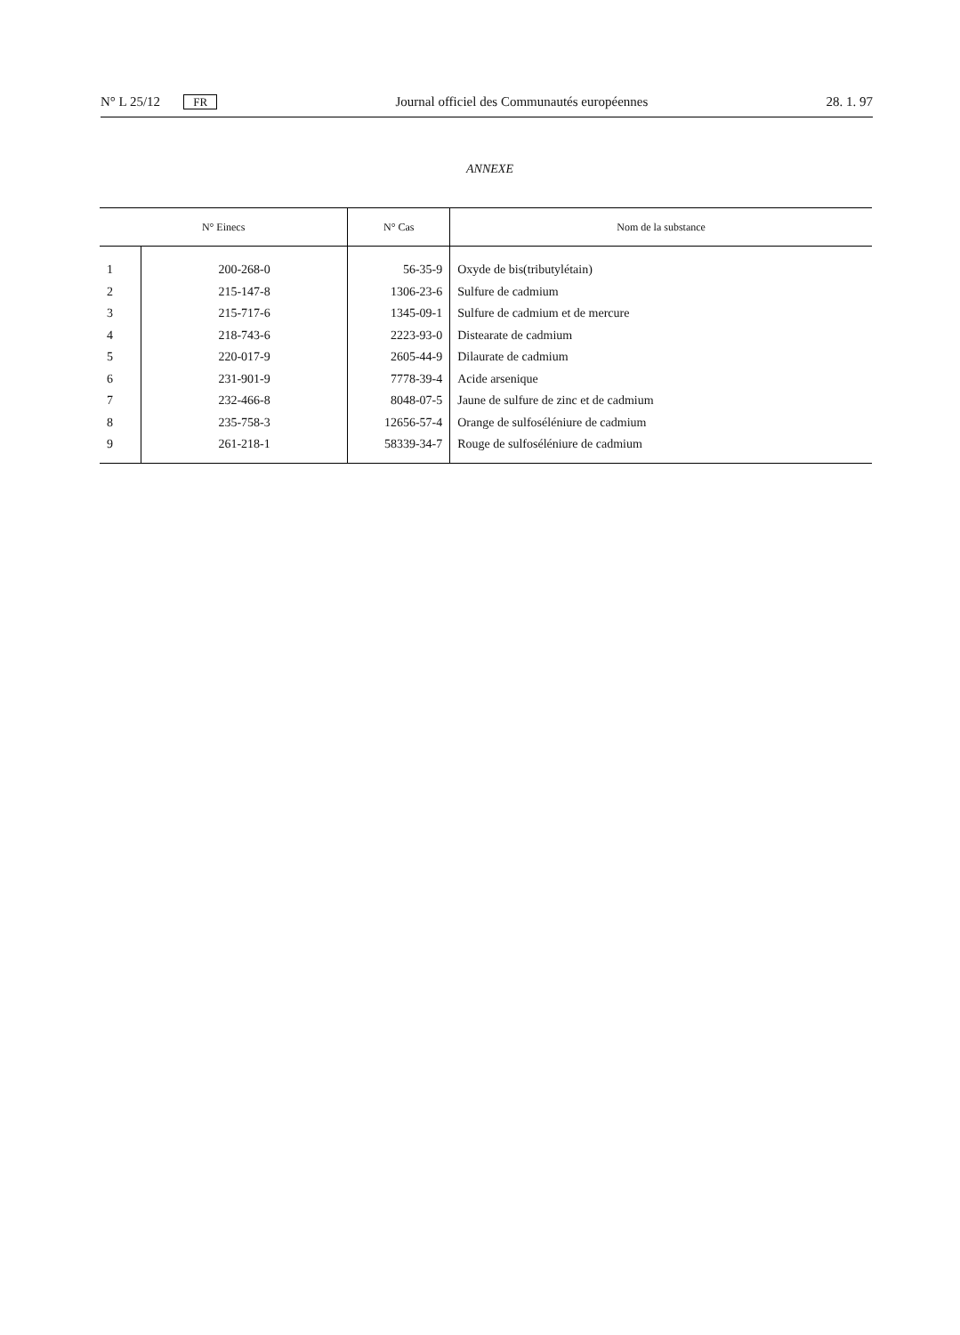N° L 25/12 FR Journal officiel des Communautés européennes 28. 1. 97
ANNEXE
| N° Einecs | | N° Cas | Nom de la substance |
| --- | --- | --- | --- |
| 1 | 200-268-0 | 56-35-9 | Oxyde de bis(tributylétain) |
| 2 | 215-147-8 | 1306-23-6 | Sulfure de cadmium |
| 3 | 215-717-6 | 1345-09-1 | Sulfure de cadmium et de mercure |
| 4 | 218-743-6 | 2223-93-0 | Distearate de cadmium |
| 5 | 220-017-9 | 2605-44-9 | Dilaurate de cadmium |
| 6 | 231-901-9 | 7778-39-4 | Acide arsenique |
| 7 | 232-466-8 | 8048-07-5 | Jaune de sulfure de zinc et de cadmium |
| 8 | 235-758-3 | 12656-57-4 | Orange de sulfoséléniure de cadmium |
| 9 | 261-218-1 | 58339-34-7 | Rouge de sulfoséléniure de cadmium |